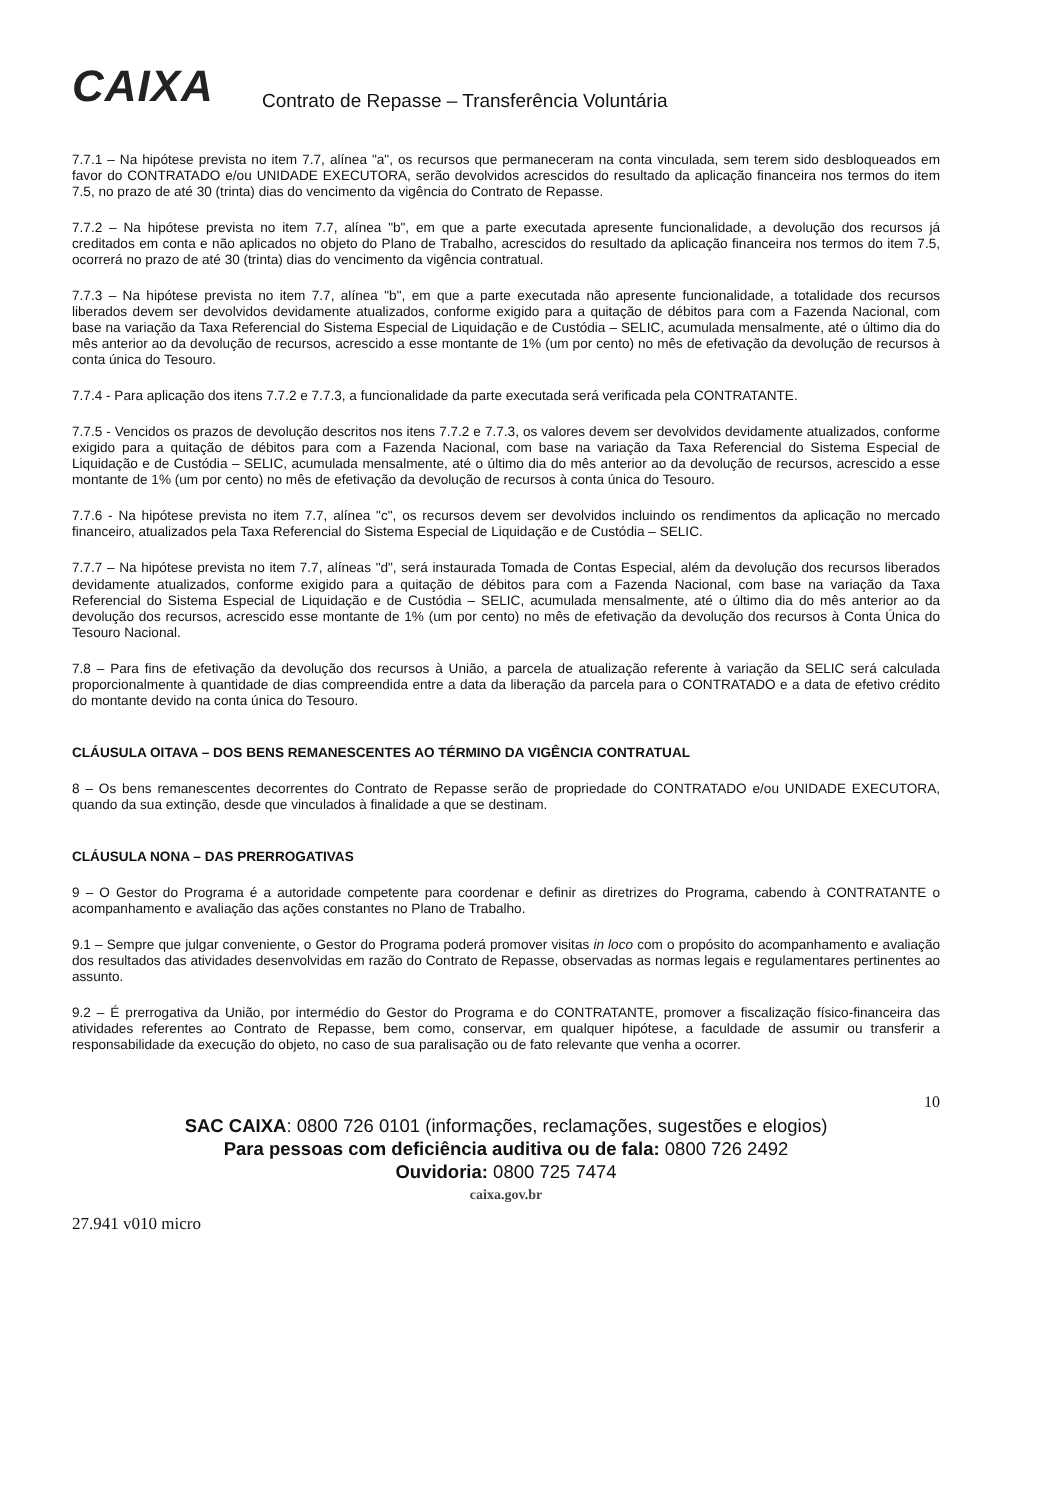CAIXA
Contrato de Repasse – Transferência Voluntária
7.7.1 – Na hipótese prevista no item 7.7, alínea "a", os recursos que permaneceram na conta vinculada, sem terem sido desbloqueados em favor do CONTRATADO e/ou UNIDADE EXECUTORA, serão devolvidos acrescidos do resultado da aplicação financeira nos termos do item 7.5, no prazo de até 30 (trinta) dias do vencimento da vigência do Contrato de Repasse.
7.7.2 – Na hipótese prevista no item 7.7, alínea "b", em que a parte executada apresente funcionalidade, a devolução dos recursos já creditados em conta e não aplicados no objeto do Plano de Trabalho, acrescidos do resultado da aplicação financeira nos termos do item 7.5, ocorrerá no prazo de até 30 (trinta) dias do vencimento da vigência contratual.
7.7.3 – Na hipótese prevista no item 7.7, alínea "b", em que a parte executada não apresente funcionalidade, a totalidade dos recursos liberados devem ser devolvidos devidamente atualizados, conforme exigido para a quitação de débitos para com a Fazenda Nacional, com base na variação da Taxa Referencial do Sistema Especial de Liquidação e de Custódia – SELIC, acumulada mensalmente, até o último dia do mês anterior ao da devolução de recursos, acrescido a esse montante de 1% (um por cento) no mês de efetivação da devolução de recursos à conta única do Tesouro.
7.7.4 - Para aplicação dos itens 7.7.2 e 7.7.3, a funcionalidade da parte executada será verificada pela CONTRATANTE.
7.7.5 - Vencidos os prazos de devolução descritos nos itens 7.7.2 e 7.7.3, os valores devem ser devolvidos devidamente atualizados, conforme exigido para a quitação de débitos para com a Fazenda Nacional, com base na variação da Taxa Referencial do Sistema Especial de Liquidação e de Custódia – SELIC, acumulada mensalmente, até o último dia do mês anterior ao da devolução de recursos, acrescido a esse montante de 1% (um por cento) no mês de efetivação da devolução de recursos à conta única do Tesouro.
7.7.6 - Na hipótese prevista no item 7.7, alínea "c", os recursos devem ser devolvidos incluindo os rendimentos da aplicação no mercado financeiro, atualizados pela Taxa Referencial do Sistema Especial de Liquidação e de Custódia – SELIC.
7.7.7 – Na hipótese prevista no item 7.7, alíneas "d", será instaurada Tomada de Contas Especial, além da devolução dos recursos liberados devidamente atualizados, conforme exigido para a quitação de débitos para com a Fazenda Nacional, com base na variação da Taxa Referencial do Sistema Especial de Liquidação e de Custódia – SELIC, acumulada mensalmente, até o último dia do mês anterior ao da devolução dos recursos, acrescido esse montante de 1% (um por cento) no mês de efetivação da devolução dos recursos à Conta Única do Tesouro Nacional.
7.8 – Para fins de efetivação da devolução dos recursos à União, a parcela de atualização referente à variação da SELIC será calculada proporcionalmente à quantidade de dias compreendida entre a data da liberação da parcela para o CONTRATADO e a data de efetivo crédito do montante devido na conta única do Tesouro.
CLÁUSULA OITAVA – DOS BENS REMANESCENTES AO TÉRMINO DA VIGÊNCIA CONTRATUAL
8 – Os bens remanescentes decorrentes do Contrato de Repasse serão de propriedade do CONTRATADO e/ou UNIDADE EXECUTORA, quando da sua extinção, desde que vinculados à finalidade a que se destinam.
CLÁUSULA NONA – DAS PRERROGATIVAS
9 – O Gestor do Programa é a autoridade competente para coordenar e definir as diretrizes do Programa, cabendo à CONTRATANTE o acompanhamento e avaliação das ações constantes no Plano de Trabalho.
9.1 – Sempre que julgar conveniente, o Gestor do Programa poderá promover visitas in loco com o propósito do acompanhamento e avaliação dos resultados das atividades desenvolvidas em razão do Contrato de Repasse, observadas as normas legais e regulamentares pertinentes ao assunto.
9.2 – É prerrogativa da União, por intermédio do Gestor do Programa e do CONTRATANTE, promover a fiscalização físico-financeira das atividades referentes ao Contrato de Repasse, bem como, conservar, em qualquer hipótese, a faculdade de assumir ou transferir a responsabilidade da execução do objeto, no caso de sua paralisação ou de fato relevante que venha a ocorrer.
10
SAC CAIXA: 0800 726 0101 (informações, reclamações, sugestões e elogios)
Para pessoas com deficiência auditiva ou de fala: 0800 726 2492
Ouvidoria: 0800 725 7474
caixa.gov.br
27.941 v010 micro